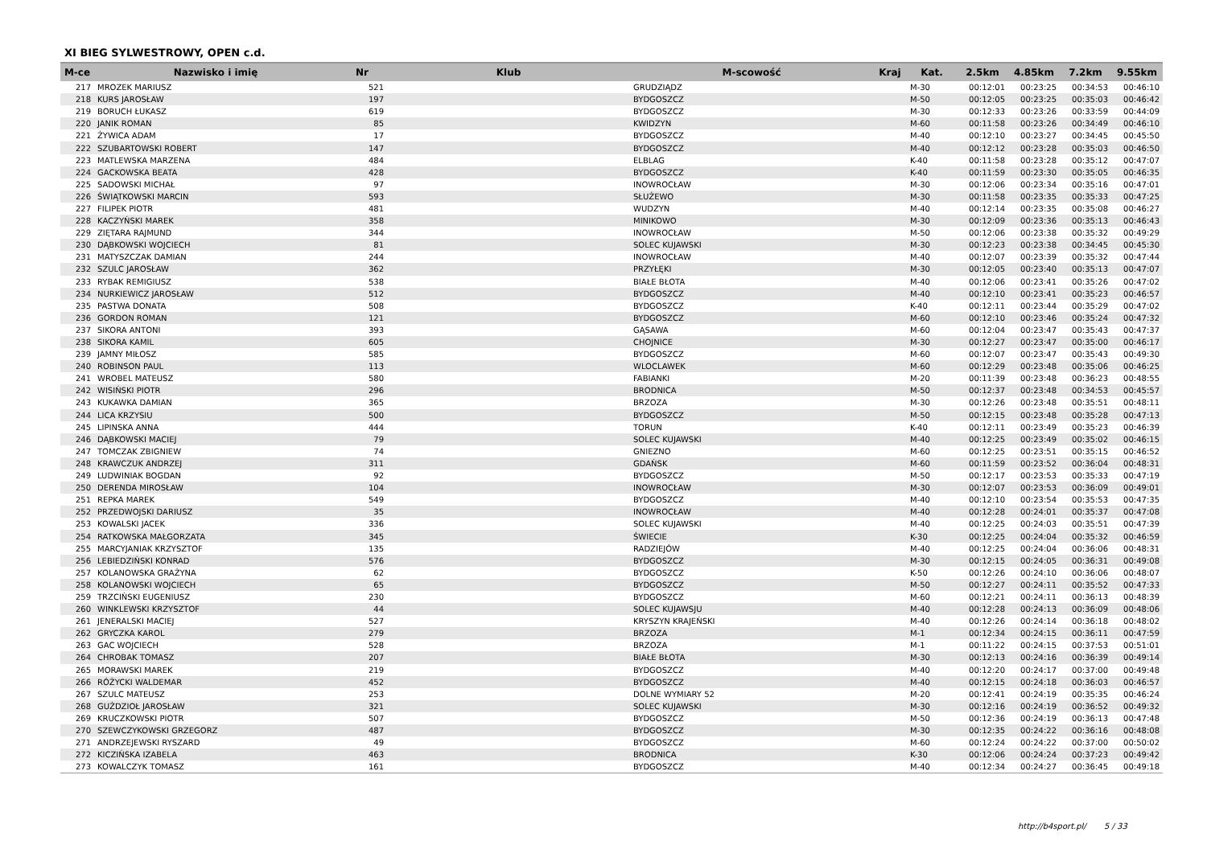XI BIEG SYLWESTROWY, OPEN c.d.
| M-ce | Nazwisko i imię | Nr | Klub | M-scowość | Kraj | Kat. | 2.5km | 4.85km | 7.2km | 9.55km |
| --- | --- | --- | --- | --- | --- | --- | --- | --- | --- | --- |
| 217 | MROZEK MARIUSZ | 521 | | GRUDZIĄDZ | | M-30 | 00:12:01 | 00:23:25 | 00:34:53 | 00:46:10 |
| 218 | KURS JAROSŁAW | 197 | | BYDGOSZCZ | | M-50 | 00:12:05 | 00:23:25 | 00:35:03 | 00:46:42 |
| 219 | BORUCH ŁUKASZ | 619 | | BYDGOSZCZ | | M-30 | 00:12:33 | 00:23:26 | 00:33:59 | 00:44:09 |
| 220 | JANIK ROMAN | 85 | | KWIDZYN | | M-60 | 00:11:58 | 00:23:26 | 00:34:49 | 00:46:10 |
| 221 | ŻYWICA ADAM | 17 | | BYDGOSZCZ | | M-40 | 00:12:10 | 00:23:27 | 00:34:45 | 00:45:50 |
| 222 | SZUBARTOWSKI ROBERT | 147 | | BYDGOSZCZ | | M-40 | 00:12:12 | 00:23:28 | 00:35:03 | 00:46:50 |
| 223 | MATLEWSKA MARZENA | 484 | | ELBLAG | | K-40 | 00:11:58 | 00:23:28 | 00:35:12 | 00:47:07 |
| 224 | GACKOWSKA BEATA | 428 | | BYDGOSZCZ | | K-40 | 00:11:59 | 00:23:30 | 00:35:05 | 00:46:35 |
| 225 | SADOWSKI MICHAŁ | 97 | | INOWROCŁAW | | M-30 | 00:12:06 | 00:23:34 | 00:35:16 | 00:47:01 |
| 226 | ŚWIĄTKOWSKI MARCIN | 593 | | SŁUŻEWO | | M-30 | 00:11:58 | 00:23:35 | 00:35:33 | 00:47:25 |
| 227 | FILIPEK PIOTR | 481 | | WUDZYN | | M-40 | 00:12:14 | 00:23:35 | 00:35:08 | 00:46:27 |
| 228 | KACZYŃSKI MAREK | 358 | | MINIKOWO | | M-30 | 00:12:09 | 00:23:36 | 00:35:13 | 00:46:43 |
| 229 | ZIĘTARA RAJMUND | 344 | | INOWROCŁAW | | M-50 | 00:12:06 | 00:23:38 | 00:35:32 | 00:49:29 |
| 230 | DĄBKOWSKI WOJCIECH | 81 | | SOLEC KUJAWSKI | | M-30 | 00:12:23 | 00:23:38 | 00:34:45 | 00:45:30 |
| 231 | MATYSZCZAK DAMIAN | 244 | | INOWROCŁAW | | M-40 | 00:12:07 | 00:23:39 | 00:35:32 | 00:47:44 |
| 232 | SZULC JAROSŁAW | 362 | | PRZYŁĘKI | | M-30 | 00:12:05 | 00:23:40 | 00:35:13 | 00:47:07 |
| 233 | RYBAK REMIGIUSZ | 538 | | BIAŁE BŁOTA | | M-40 | 00:12:06 | 00:23:41 | 00:35:26 | 00:47:02 |
| 234 | NURKIEWICZ JAROSŁAW | 512 | | BYDGOSZCZ | | M-40 | 00:12:10 | 00:23:41 | 00:35:23 | 00:46:57 |
| 235 | PASTWA DONATA | 508 | | BYDGOSZCZ | | K-40 | 00:12:11 | 00:23:44 | 00:35:29 | 00:47:02 |
| 236 | GORDON ROMAN | 121 | | BYDGOSZCZ | | M-60 | 00:12:10 | 00:23:46 | 00:35:24 | 00:47:32 |
| 237 | SIKORA ANTONI | 393 | | GĄSAWA | | M-60 | 00:12:04 | 00:23:47 | 00:35:43 | 00:47:37 |
| 238 | SIKORA KAMIL | 605 | | CHOJNICE | | M-30 | 00:12:27 | 00:23:47 | 00:35:00 | 00:46:17 |
| 239 | JAMNY MIŁOSZ | 585 | | BYDGOSZCZ | | M-60 | 00:12:07 | 00:23:47 | 00:35:43 | 00:49:30 |
| 240 | ROBINSON PAUL | 113 | | WLOCLAWEK | | M-60 | 00:12:29 | 00:23:48 | 00:35:06 | 00:46:25 |
| 241 | WROBEL MATEUSZ | 580 | | FABIANKI | | M-20 | 00:11:39 | 00:23:48 | 00:36:23 | 00:48:55 |
| 242 | WISIŃSKI PIOTR | 296 | | BRODNICA | | M-50 | 00:12:37 | 00:23:48 | 00:34:53 | 00:45:57 |
| 243 | KUKAWKA DAMIAN | 365 | | BRZOZA | | M-30 | 00:12:26 | 00:23:48 | 00:35:51 | 00:48:11 |
| 244 | LICA KRZYSIU | 500 | | BYDGOSZCZ | | M-50 | 00:12:15 | 00:23:48 | 00:35:28 | 00:47:13 |
| 245 | LIPINSKA ANNA | 444 | | TORUN | | K-40 | 00:12:11 | 00:23:49 | 00:35:23 | 00:46:39 |
| 246 | DĄBKOWSKI MACIEJ | 79 | | SOLEC KUJAWSKI | | M-40 | 00:12:25 | 00:23:49 | 00:35:02 | 00:46:15 |
| 247 | TOMCZAK ZBIGNIEW | 74 | | GNIEZNO | | M-60 | 00:12:25 | 00:23:51 | 00:35:15 | 00:46:52 |
| 248 | KRAWCZUK ANDRZEJ | 311 | | GDAŃSK | | M-60 | 00:11:59 | 00:23:52 | 00:36:04 | 00:48:31 |
| 249 | LUDWINIAK BOGDAN | 92 | | BYDGOSZCZ | | M-50 | 00:12:17 | 00:23:53 | 00:35:33 | 00:47:19 |
| 250 | DERENDA MIROSŁAW | 104 | | INOWROCŁAW | | M-30 | 00:12:07 | 00:23:53 | 00:36:09 | 00:49:01 |
| 251 | REPKA MAREK | 549 | | BYDGOSZCZ | | M-40 | 00:12:10 | 00:23:54 | 00:35:53 | 00:47:35 |
| 252 | PRZEDWOJSKI DARIUSZ | 35 | | INOWROCŁAW | | M-40 | 00:12:28 | 00:24:01 | 00:35:37 | 00:47:08 |
| 253 | KOWALSKI JACEK | 336 | | SOLEC KUJAWSKI | | M-40 | 00:12:25 | 00:24:03 | 00:35:51 | 00:47:39 |
| 254 | RATKOWSKA MAŁGORZATA | 345 | | ŚWIECIE | | K-30 | 00:12:25 | 00:24:04 | 00:35:32 | 00:46:59 |
| 255 | MARCYJANIAK KRZYSZTOF | 135 | | RADZIEJÓW | | M-40 | 00:12:25 | 00:24:04 | 00:36:06 | 00:48:31 |
| 256 | LEBIEDZIŃSKI KONRAD | 576 | | BYDGOSZCZ | | M-30 | 00:12:15 | 00:24:05 | 00:36:31 | 00:49:08 |
| 257 | KOLANOWSKA GRAŻYNA | 62 | | BYDGOSZCZ | | K-50 | 00:12:26 | 00:24:10 | 00:36:06 | 00:48:07 |
| 258 | KOLANOWSKI WOJCIECH | 65 | | BYDGOSZCZ | | M-50 | 00:12:27 | 00:24:11 | 00:35:52 | 00:47:33 |
| 259 | TRZCIŃSKI EUGENIUSZ | 230 | | BYDGOSZCZ | | M-60 | 00:12:21 | 00:24:11 | 00:36:13 | 00:48:39 |
| 260 | WINKLEWSKI KRZYSZTOF | 44 | | SOLEC KUJAWSJU | | M-40 | 00:12:28 | 00:24:13 | 00:36:09 | 00:48:06 |
| 261 | JENERALSKI MACIEJ | 527 | | KRYSZYN KRAJEŃSKI | | M-40 | 00:12:26 | 00:24:14 | 00:36:18 | 00:48:02 |
| 262 | GRYCZKA KAROL | 279 | | BRZOZA | | M-1 | 00:12:34 | 00:24:15 | 00:36:11 | 00:47:59 |
| 263 | GAC WOJCIECH | 528 | | BRZOZA | | M-1 | 00:11:22 | 00:24:15 | 00:37:53 | 00:51:01 |
| 264 | CHROBAK TOMASZ | 207 | | BIAŁE BŁOTA | | M-30 | 00:12:13 | 00:24:16 | 00:36:39 | 00:49:14 |
| 265 | MORAWSKI MAREK | 219 | | BYDGOSZCZ | | M-40 | 00:12:20 | 00:24:17 | 00:37:00 | 00:49:48 |
| 266 | RÓŻYCKI WALDEMAR | 452 | | BYDGOSZCZ | | M-40 | 00:12:15 | 00:24:18 | 00:36:03 | 00:46:57 |
| 267 | SZULC MATEUSZ | 253 | | DOLNE WYMIARY 52 | | M-20 | 00:12:41 | 00:24:19 | 00:35:35 | 00:46:24 |
| 268 | GUŹDZIOŁ JAROSŁAW | 321 | | SOLEC KUJAWSKI | | M-30 | 00:12:16 | 00:24:19 | 00:36:52 | 00:49:32 |
| 269 | KRUCZKOWSKI PIOTR | 507 | | BYDGOSZCZ | | M-50 | 00:12:36 | 00:24:19 | 00:36:13 | 00:47:48 |
| 270 | SZEWCZYKOWSKI GRZEGORZ | 487 | | BYDGOSZCZ | | M-30 | 00:12:35 | 00:24:22 | 00:36:16 | 00:48:08 |
| 271 | ANDRZEJEWSKI RYSZARD | 49 | | BYDGOSZCZ | | M-60 | 00:12:24 | 00:24:22 | 00:37:00 | 00:50:02 |
| 272 | KICZIŃSKA IZABELA | 463 | | BRODNICA | | K-30 | 00:12:06 | 00:24:24 | 00:37:23 | 00:49:42 |
| 273 | KOWALCZYK TOMASZ | 161 | | BYDGOSZCZ | | M-40 | 00:12:34 | 00:24:27 | 00:36:45 | 00:49:18 |
http://b4sport.pl/ 5 / 33